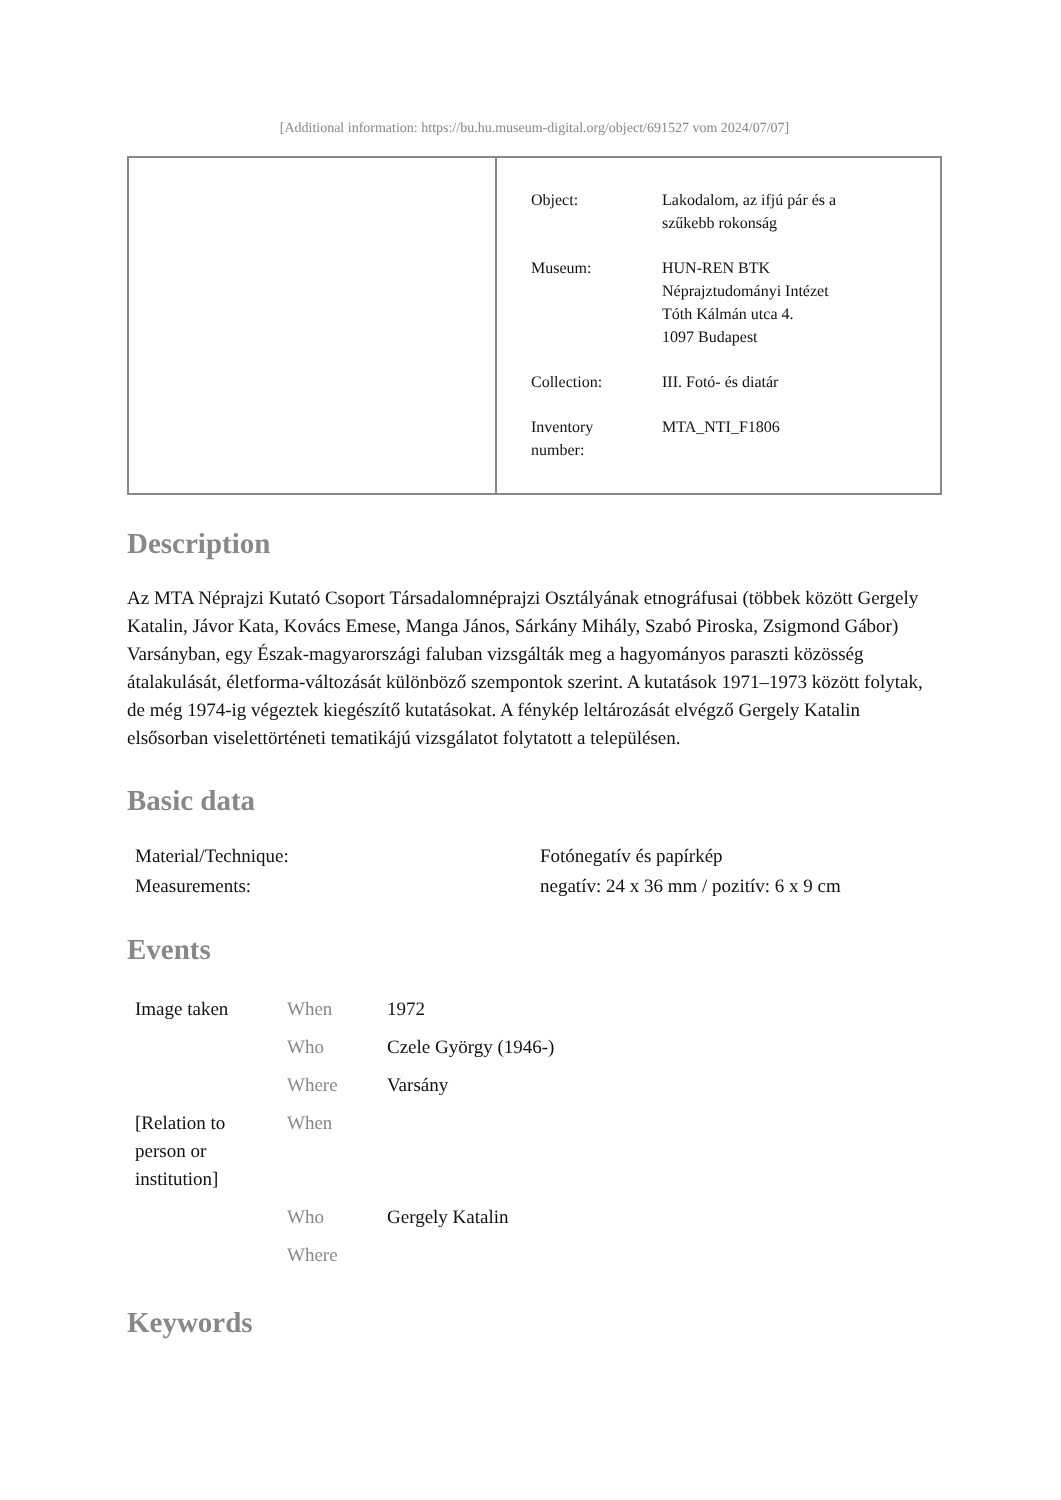[Additional information: https://bu.hu.museum-digital.org/object/691527 vom 2024/07/07]
| Object: | Lakodalom, az ifjú pár és a szűkebb rokonság |
| Museum: | HUN-REN BTK Néprajztudományi Intézet Tóth Kálmán utca 4. 1097 Budapest |
| Collection: | III. Fotó- és diatár |
| Inventory number: | MTA_NTI_F1806 |
Description
Az MTA Néprajzi Kutató Csoport Társadalomnéprajzi Osztályának etnográfusai (többek között Gergely Katalin, Jávor Kata, Kovács Emese, Manga János, Sárkány Mihály, Szabó Piroska, Zsigmond Gábor) Varsányban, egy Észak-magyarországi faluban vizsgálták meg a hagyományos paraszti közösség átalakulását, életforma-változását különböző szempontok szerint. A kutatások 1971–1973 között folytak, de még 1974-ig végeztek kiegészítő kutatásokat. A fénykép leltározását elvégző Gergely Katalin elsősorban viselettörténeti tematikájú vizsgálatot folytatott a településen.
Basic data
| Material/Technique: | Fotónegatív és papírkép |
| Measurements: | negatív: 24 x 36 mm / pozitív: 6 x 9 cm |
Events
| Image taken | When | 1972 |
| | Who | Czele György (1946-) |
| | Where | Varsány |
| [Relation to person or institution] | When | |
| | Who | Gergely Katalin |
| | Where | |
Keywords